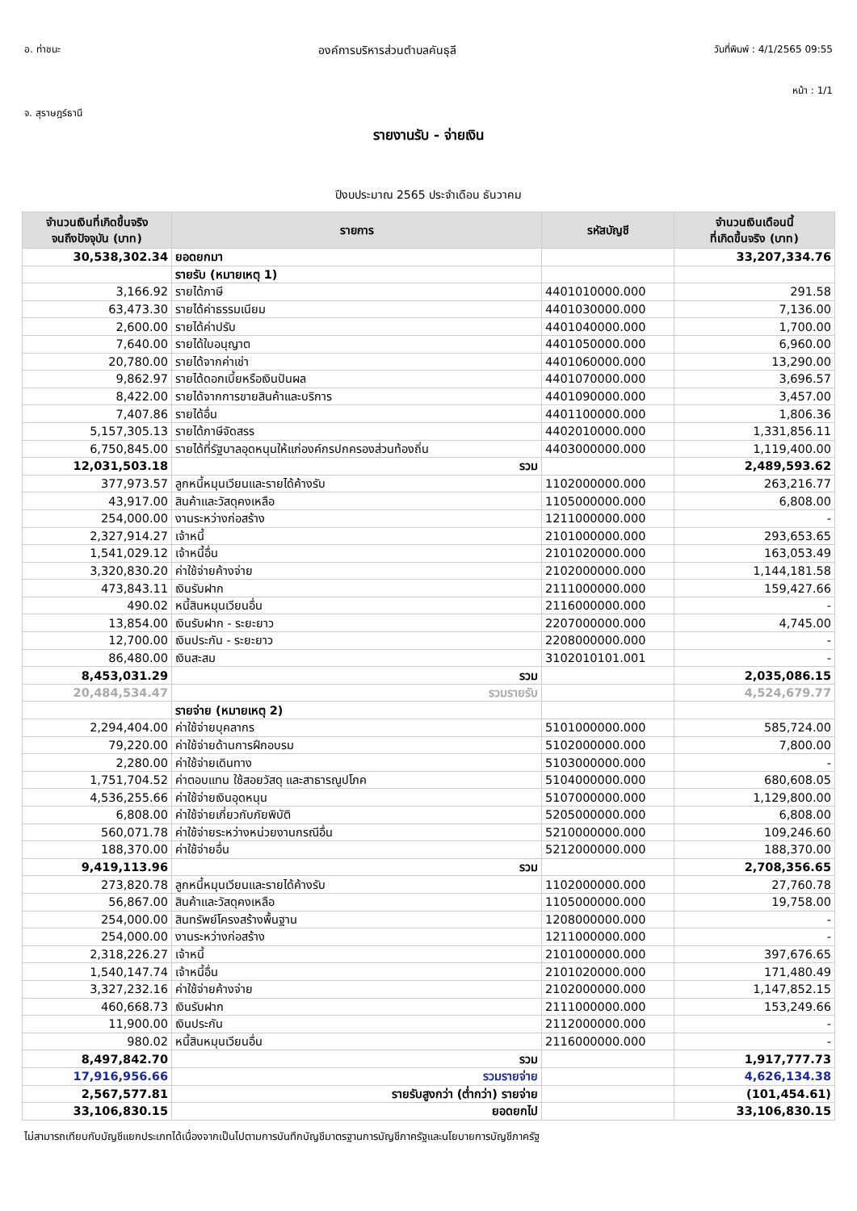อ. ท่าชนะ องค์การบริหารส่วนตำบลคันธุลี วันที่พิมพ์ : 4/1/2565 09:55
หน้า : 1/1
จ. สุราษฎร์ธานี
รายงานรับ - จ่ายเงิน
ปีงบประมาณ 2565 ประจำเดือน ธันวาคม
| จำนวนเงินที่เกิดขึ้นจริง จนถึงปัจจุบัน (บาท) | รายการ | รหัสบัญชี | จำนวนเงินเดือนนี้ ที่เกิดขึ้นจริง (บาท) |
| --- | --- | --- | --- |
| 30,538,302.34 | ยอดยกมา | | 33,207,334.76 |
| | รายรับ (หมายเหตุ 1) | | |
| 3,166.92 | รายได้ภาษี | 4401010000.000 | 291.58 |
| 63,473.30 | รายได้ค่าธรรมเนียม | 4401030000.000 | 7,136.00 |
| 2,600.00 | รายได้ค่าปรับ | 4401040000.000 | 1,700.00 |
| 7,640.00 | รายได้ใบอนุญาต | 4401050000.000 | 6,960.00 |
| 20,780.00 | รายได้จากค่าเช่า | 4401060000.000 | 13,290.00 |
| 9,862.97 | รายได้ดอกเบี้ยหรือเงินปันผล | 4401070000.000 | 3,696.57 |
| 8,422.00 | รายได้จากการขายสินค้าและบริการ | 4401090000.000 | 3,457.00 |
| 7,407.86 | รายได้อื่น | 4401100000.000 | 1,806.36 |
| 5,157,305.13 | รายได้ภาษีจัดสรร | 4402010000.000 | 1,331,856.11 |
| 6,750,845.00 | รายได้ที่รัฐบาลอุดหนุนให้แก่องค์กรปกครองส่วนท้องถิ่น | 4403000000.000 | 1,119,400.00 |
| 12,031,503.18 | รวม | | 2,489,593.62 |
| 377,973.57 | ลูกหนี้หมุนเวียนและรายได้ค้างรับ | 1102000000.000 | 263,216.77 |
| 43,917.00 | สินค้าและวัสดุคงเหลือ | 1105000000.000 | 6,808.00 |
| 254,000.00 | งานระหว่างก่อสร้าง | 1211000000.000 | - |
| 2,327,914.27 | เจ้าหนี้ | 2101000000.000 | 293,653.65 |
| 1,541,029.12 | เจ้าหนี้อื่น | 2101020000.000 | 163,053.49 |
| 3,320,830.20 | ค่าใช้จ่ายค้างจ่าย | 2102000000.000 | 1,144,181.58 |
| 473,843.11 | เงินรับฝาก | 2111000000.000 | 159,427.66 |
| 490.02 | หนี้สินหมุนเวียนอื่น | 2116000000.000 | - |
| 13,854.00 | เงินรับฝาก - ระยะยาว | 2207000000.000 | 4,745.00 |
| 12,700.00 | เงินประกัน - ระยะยาว | 2208000000.000 | - |
| 86,480.00 | เงินสะสม | 3102010101.001 | - |
| 8,453,031.29 | รวม | | 2,035,086.15 |
| 20,484,534.47 | รวมรายรับ | | 4,524,679.77 |
| | รายจ่าย (หมายเหตุ 2) | | |
| 2,294,404.00 | ค่าใช้จ่ายบุคลากร | 5101000000.000 | 585,724.00 |
| 79,220.00 | ค่าใช้จ่ายด้านการฝึกอบรม | 5102000000.000 | 7,800.00 |
| 2,280.00 | ค่าใช้จ่ายเดินทาง | 5103000000.000 | - |
| 1,751,704.52 | ค่าตอบแทน ใช้สอยวัสดุ และสาธารณูปโภค | 5104000000.000 | 680,608.05 |
| 4,536,255.66 | ค่าใช้จ่ายเงินอุดหนุน | 5107000000.000 | 1,129,800.00 |
| 6,808.00 | ค่าใช้จ่ายเกี่ยวกับภัยพิบัติ | 5205000000.000 | 6,808.00 |
| 560,071.78 | ค่าใช้จ่ายระหว่างหน่วยงานกรณีอื่น | 5210000000.000 | 109,246.60 |
| 188,370.00 | ค่าใช้จ่ายอื่น | 5212000000.000 | 188,370.00 |
| 9,419,113.96 | รวม | | 2,708,356.65 |
| 273,820.78 | ลูกหนี้หมุนเวียนและรายได้ค้างรับ | 1102000000.000 | 27,760.78 |
| 56,867.00 | สินค้าและวัสดุคงเหลือ | 1105000000.000 | 19,758.00 |
| 254,000.00 | สินทรัพย์โครงสร้างพื้นฐาน | 1208000000.000 | - |
| 254,000.00 | งานระหว่างก่อสร้าง | 1211000000.000 | - |
| 2,318,226.27 | เจ้าหนี้ | 2101000000.000 | 397,676.65 |
| 1,540,147.74 | เจ้าหนี้อื่น | 2101020000.000 | 171,480.49 |
| 3,327,232.16 | ค่าใช้จ่ายค้างจ่าย | 2102000000.000 | 1,147,852.15 |
| 460,668.73 | เงินรับฝาก | 2111000000.000 | 153,249.66 |
| 11,900.00 | เงินประกัน | 2112000000.000 | - |
| 980.02 | หนี้สินหมุนเวียนอื่น | 2116000000.000 | - |
| 8,497,842.70 | รวม | | 1,917,777.73 |
| 17,916,956.66 | รวมรายจ่าย | | 4,626,134.38 |
| 2,567,577.81 | รายรับสูงกว่า (ต่ำกว่า) รายจ่าย | | (101,454.61) |
| 33,106,830.15 | ยอดยกไป | | 33,106,830.15 |
ไม่สามารถเทียบกับบัญชีแยกประเภทได้เนื่องจากเป็นไปตามการบันทึกบัญชีมาตรฐานการบัญชีภาครัฐและนโยบายการบัญชีภาครัฐ